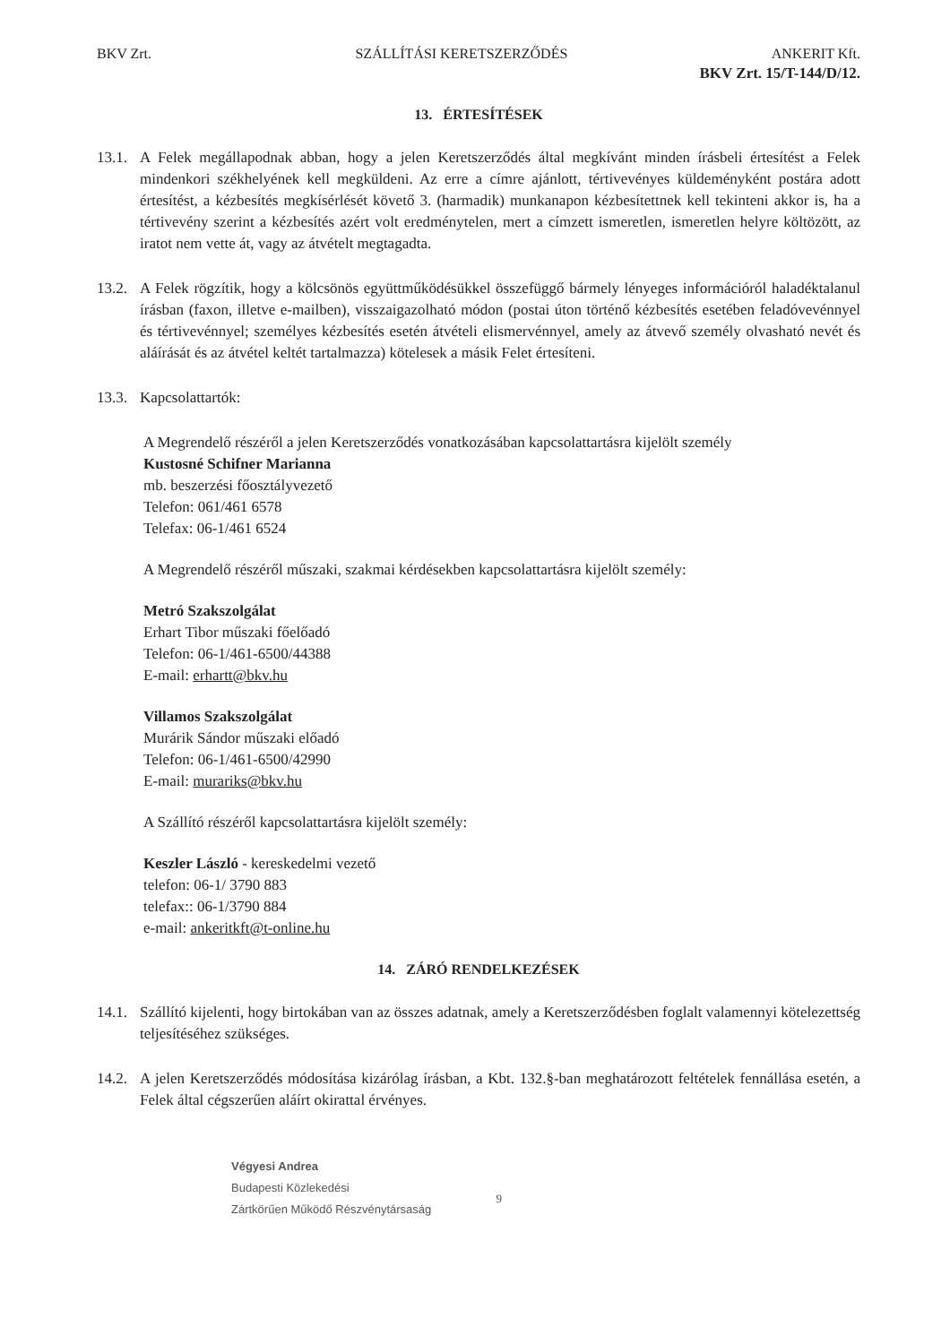BKV Zrt. SZÁLLÍTÁSI KERETSZERZŐDÉS ANKERIT Kft.
BKV Zrt. 15/T-144/D/12.
13. ÉRTESÍTÉSEK
13.1. A Felek megállapodnak abban, hogy a jelen Keretszerződés által megkívánt minden írásbeli értesítést a Felek mindenkori székhelyének kell megküldeni. Az erre a címre ajánlott, tértivevényes küldeményként postára adott értesítést, a kézbesítés megkísérlését követő 3. (harmadik) munkanapon kézbesítettnek kell tekinteni akkor is, ha a tértivevény szerint a kézbesítés azért volt eredménytelen, mert a címzett ismeretlen, ismeretlen helyre költözött, az iratot nem vette át, vagy az átvételt megtagadta.
13.2. A Felek rögzítik, hogy a kölcsönös együttműködésükkel összefüggő bármely lényeges információról haladéktalanul írásban (faxon, illetve e-mailben), visszaigazolható módon (postai úton történő kézbesítés esetében feladóvevénnyel és tértivevénnyel; személyes kézbesítés esetén átvételi elismervénnyel, amely az átvevő személy olvasható nevét és aláírását és az átvétel keltét tartalmazza) kötelesek a másik Felet értesíteni.
13.3. Kapcsolattartók:
A Megrendelő részéről a jelen Keretszerződés vonatkozásában kapcsolattartásra kijelölt személy
Kustosné Schifner Marianna
mb. beszerzési főosztályvezető
Telefon: 061/461 6578
Telefax: 06-1/461 6524
A Megrendelő részéről műszaki, szakmai kérdésekben kapcsolattartásra kijelölt személy:
Metró Szakszolgálat
Erhart Tibor műszaki főelőadó
Telefon: 06-1/461-6500/44388
E-mail: erhartt@bkv.hu
Villamos Szakszolgálat
Murárik Sándor műszaki előadó
Telefon: 06-1/461-6500/42990
E-mail: murariks@bkv.hu
A Szállító részéről kapcsolattartásra kijelölt személy:
Keszler László - kereskedelmi vezető
telefon: 06-1/ 3790 883
telefax:: 06-1/3790 884
e-mail: ankeritkft@t-online.hu
14. ZÁRÓ RENDELKEZÉSEK
14.1. Szállító kijelenti, hogy birtokában van az összes adatnak, amely a Keretszerződésben foglalt valamennyi kötelezettség teljesítéséhez szükséges.
14.2. A jelen Keretszerződés módosítása kizárólag írásban, a Kbt. 132.§-ban meghatározott feltételek fennállása esetén, a Felek által cégszerűen aláírt okirattal érvényes.
Végyesi Andrea
Budapesti Közlekedési
Zártkörűen Működő Részvénytársaság 9